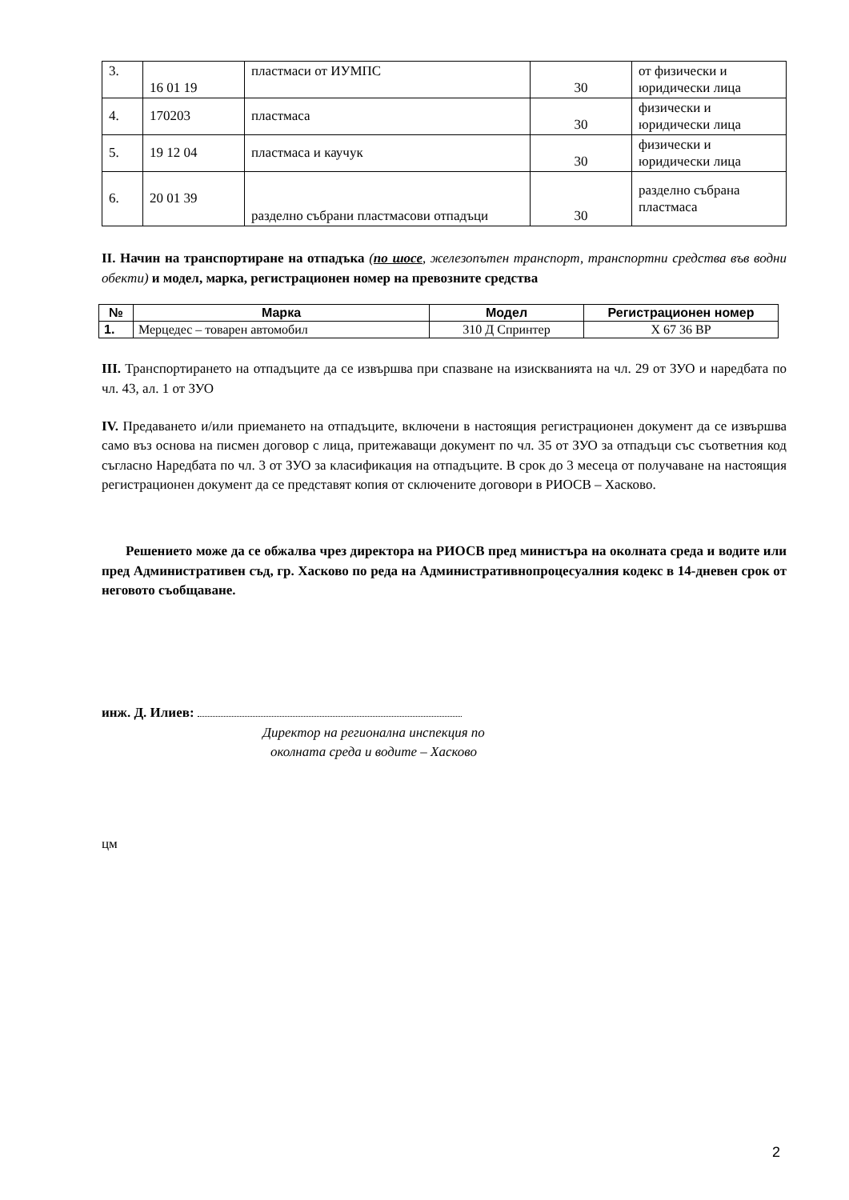| 3. | 16 01 19 | пластмаси от ИУМПС | 30 | от физически и юридически лица |
| 4. | 170203 | пластмаса | 30 | физически и юридически лица |
| 5. | 19 12 04 | пластмаса и каучук | 30 | физически и юридически лица |
| 6. | 20 01 39 | разделно събрани пластмасови отпадъци | 30 | разделно събрана пластмаса |
II. Начин на транспортиране на отпадъка (по шосе, железопътен транспорт, транспортни средства във водни обекти) и модел, марка, регистрационен номер на превозните средства
| № | Марка | Модел | Регистрационен номер |
| --- | --- | --- | --- |
| 1. | Мерцедес – товарен автомобил | 310 Д Спринтер | Х 67 36 ВР |
III. Транспортирането на отпадъците да се извършва при спазване на изискванията на чл. 29 от ЗУО и наредбата по чл. 43, ал. 1 от ЗУО
IV. Предаването и/или приемането на отпадъците, включени в настоящия регистрационен документ да се извършва само въз основа на писмен договор с лица, притежаващи документ по чл. 35 от ЗУО за отпадъци със съответния код съгласно Наредбата по чл. 3 от ЗУО за класификация на отпадъците. В срок до 3 месеца от получаване на настоящия регистрационен документ да се представят копия от сключените договори в РИОСВ – Хасково.
Решението може да се обжалва чрез директора на РИОСВ пред министъра на околната среда и водите или пред Административен съд, гр. Хасково по реда на Административнопроцесуалния кодекс в 14-дневен срок от неговото съобщаване.
инж. Д. Илиев:
Директор на регионална инспекция по
околната среда и водите – Хасково
цм
2